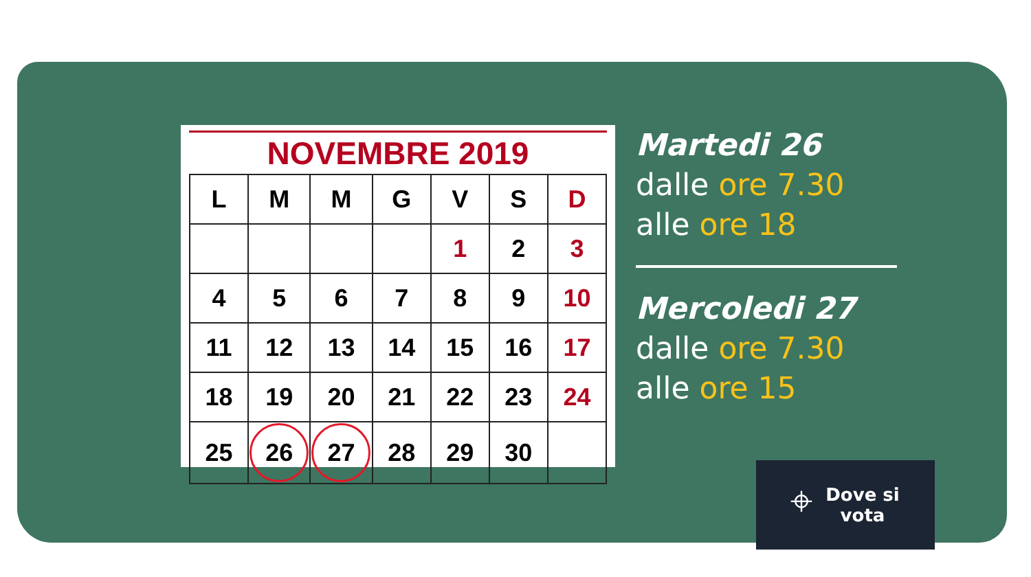NOVEMBRE 2019
| L | M | M | G | V | S | D |
| --- | --- | --- | --- | --- | --- | --- |
| | | | | 1 | 2 | 3 |
| 4 | 5 | 6 | 7 | 8 | 9 | 10 |
| 11 | 12 | 13 | 14 | 15 | 16 | 17 |
| 18 | 19 | 20 | 21 | 22 | 23 | 24 |
| 25 | 26 | 27 | 28 | 29 | 30 | |
Martedi 26
dalle ore 7.30
alle ore 18
Mercoledi 27
dalle ore 7.30
alle ore 15
⌖ Dove si
vota